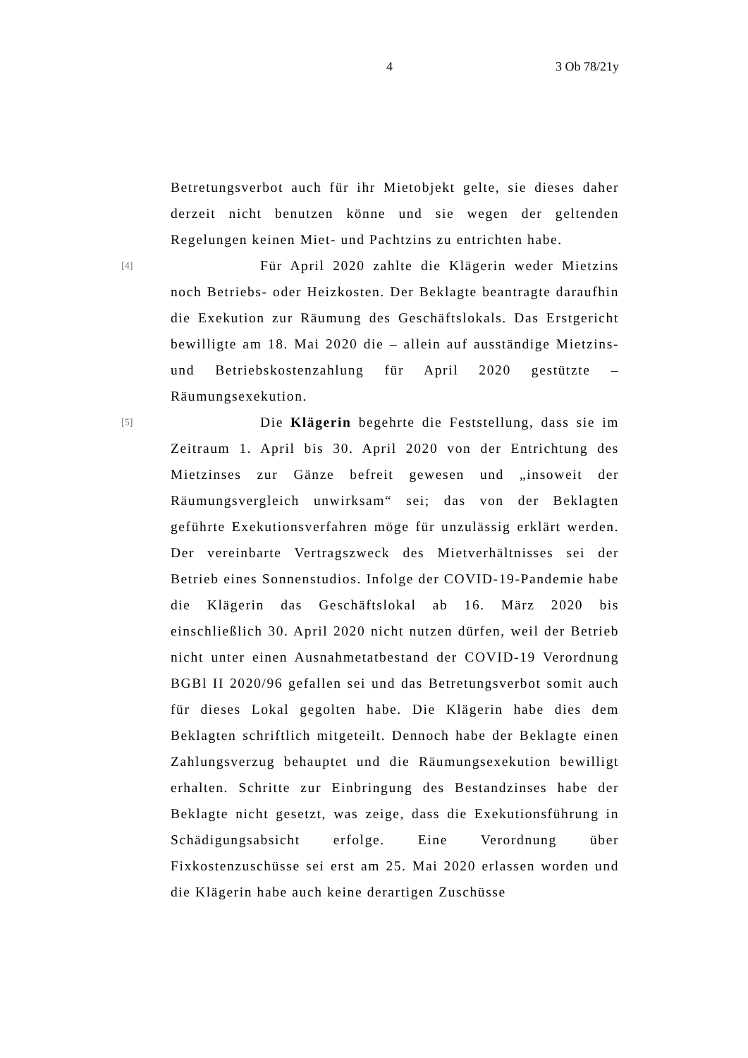4 3 Ob 78/21y
Betretungsverbot auch für ihr Mietobjekt gelte, sie dieses daher derzeit nicht benutzen könne und sie wegen der geltenden Regelungen keinen Miet- und Pachtzins zu entrichten habe.
[4] Für April 2020 zahlte die Klägerin weder Mietzins noch Betriebs- oder Heizkosten. Der Beklagte beantragte daraufhin die Exekution zur Räumung des Geschäftslokals. Das Erstgericht bewilligte am 18. Mai 2020 die – allein auf ausständige Mietzins- und Betriebskostenzahlung für April 2020 gestützte – Räumungsexekution.
[5] Die Klägerin begehrte die Feststellung, dass sie im Zeitraum 1. April bis 30. April 2020 von der Entrichtung des Mietzinses zur Gänze befreit gewesen und „insoweit der Räumungsvergleich unwirksam“ sei; das von der Beklagten geführte Exekutionsverfahren möge für unzulässig erklärt werden. Der vereinbarte Vertragszweck des Mietverhältnisses sei der Betrieb eines Sonnenstudios. Infolge der COVID-19-Pandemie habe die Klägerin das Geschäftslokal ab 16. März 2020 bis einschließlich 30. April 2020 nicht nutzen dürfen, weil der Betrieb nicht unter einen Ausnahmetatbestand der COVID-19 Verordnung BGBl II 2020/96 gefallen sei und das Betretungsverbot somit auch für dieses Lokal gegolten habe. Die Klägerin habe dies dem Beklagten schriftlich mitgeteilt. Dennoch habe der Beklagte einen Zahlungsverzug behauptet und die Räumungsexekution bewilligt erhalten. Schritte zur Einbringung des Bestandzinses habe der Beklagte nicht gesetzt, was zeige, dass die Exekutionsführung in Schädigungsabsicht erfolge. Eine Verordnung über Fixkostenzuschüsse sei erst am 25. Mai 2020 erlassen worden und die Klägerin habe auch keine derartigen Zuschüsse